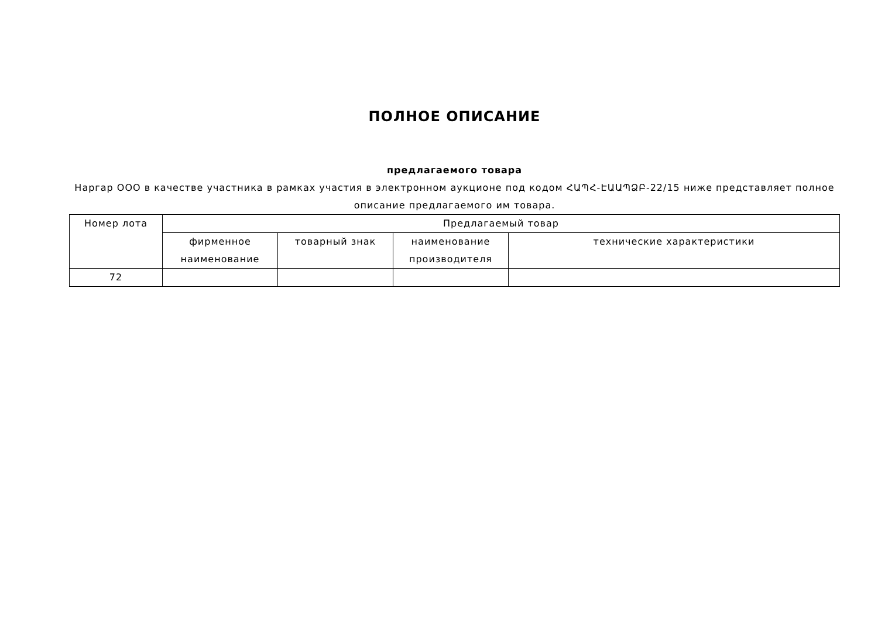ПОЛНОЕ ОПИСАНИЕ
предлагаемого товара
Наргар ООО в качестве участника в рамках участия в электронном аукционе под кодом ՀԱՊՀ-ԷԱԱՊՁԲ-22/15 ниже представляет полное описание предлагаемого им товара.
| Номер лота | Предлагаемый товар | | | |
| --- | --- | --- | --- | --- |
| | фирменное наименование | товарный знак | наименование производителя | технические характеристики |
| 72 | | | | |